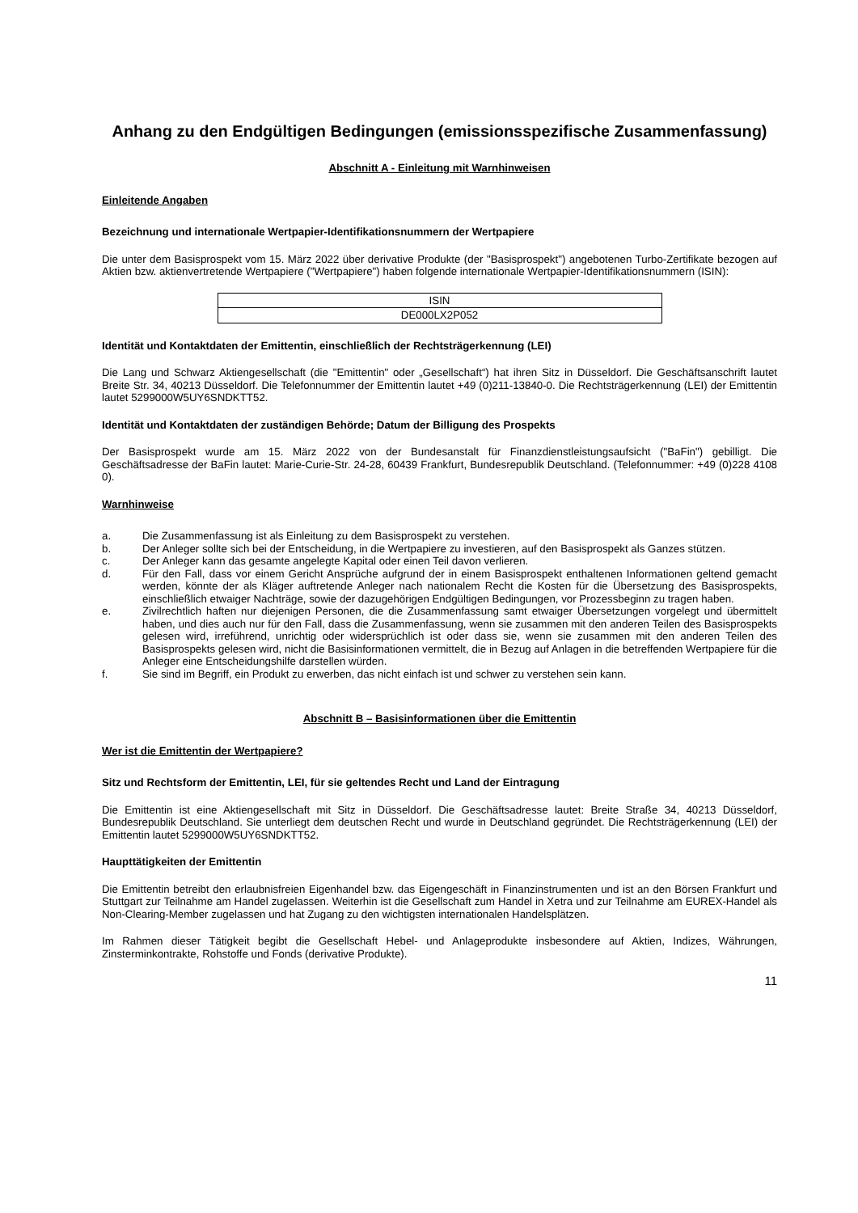Anhang zu den Endgültigen Bedingungen (emissionsspezifische Zusammenfassung)
Abschnitt A - Einleitung mit Warnhinweisen
Einleitende Angaben
Bezeichnung und internationale Wertpapier-Identifikationsnummern der Wertpapiere
Die unter dem Basisprospekt vom 15. März 2022 über derivative Produkte (der "Basisprospekt") angebotenen Turbo-Zertifikate bezogen auf Aktien bzw. aktienvertretende Wertpapiere ("Wertpapiere") haben folgende internationale Wertpapier-Identifikationsnummern (ISIN):
| ISIN |
| DE000LX2P052 |
Identität und Kontaktdaten der Emittentin, einschließlich der Rechtsträgerkennung (LEI)
Die Lang und Schwarz Aktiengesellschaft (die "Emittentin" oder „Gesellschaft“) hat ihren Sitz in Düsseldorf. Die Geschäftsanschrift lautet Breite Str. 34, 40213 Düsseldorf. Die Telefonnummer der Emittentin lautet +49 (0)211-13840-0. Die Rechtsträgerkennung (LEI) der Emittentin lautet 5299000W5UY6SNDKTT52.
Identität und Kontaktdaten der zuständigen Behörde; Datum der Billigung des Prospekts
Der Basisprospekt wurde am 15. März 2022 von der Bundesanstalt für Finanzdienstleistungsaufsicht ("BaFin") gebilligt. Die Geschäftsadresse der BaFin lautet: Marie-Curie-Str. 24-28, 60439 Frankfurt, Bundesrepublik Deutschland. (Telefonnummer: +49 (0)228 4108 0).
Warnhinweise
a. Die Zusammenfassung ist als Einleitung zu dem Basisprospekt zu verstehen.
b. Der Anleger sollte sich bei der Entscheidung, in die Wertpapiere zu investieren, auf den Basisprospekt als Ganzes stützen.
c. Der Anleger kann das gesamte angelegte Kapital oder einen Teil davon verlieren.
d. Für den Fall, dass vor einem Gericht Ansprüche aufgrund der in einem Basisprospekt enthaltenen Informationen geltend gemacht werden, könnte der als Kläger auftretende Anleger nach nationalem Recht die Kosten für die Übersetzung des Basisprospekts, einschließlich etwaiger Nachträge, sowie der dazugehörigen Endgültigen Bedingungen, vor Prozessbeginn zu tragen haben.
e. Zivilrechtlich haften nur diejenigen Personen, die die Zusammenfassung samt etwaiger Übersetzungen vorgelegt und übermittelt haben, und dies auch nur für den Fall, dass die Zusammenfassung, wenn sie zusammen mit den anderen Teilen des Basisprospekts gelesen wird, irreführend, unrichtig oder widersprüchlich ist oder dass sie, wenn sie zusammen mit den anderen Teilen des Basisprospekts gelesen wird, nicht die Basisinformationen vermittelt, die in Bezug auf Anlagen in die betreffenden Wertpapiere für die Anleger eine Entscheidungshilfe darstellen würden.
f. Sie sind im Begriff, ein Produkt zu erwerben, das nicht einfach ist und schwer zu verstehen sein kann.
Abschnitt B – Basisinformationen über die Emittentin
Wer ist die Emittentin der Wertpapiere?
Sitz und Rechtsform der Emittentin, LEI, für sie geltendes Recht und Land der Eintragung
Die Emittentin ist eine Aktiengesellschaft mit Sitz in Düsseldorf. Die Geschäftsadresse lautet: Breite Straße 34, 40213 Düsseldorf, Bundesrepublik Deutschland. Sie unterliegt dem deutschen Recht und wurde in Deutschland gegründet. Die Rechtsträgerkennung (LEI) der Emittentin lautet 5299000W5UY6SNDKTT52.
Haupttätigkeiten der Emittentin
Die Emittentin betreibt den erlaubnisfreien Eigenhandel bzw. das Eigengeschäft in Finanzinstrumenten und ist an den Börsen Frankfurt und Stuttgart zur Teilnahme am Handel zugelassen. Weiterhin ist die Gesellschaft zum Handel in Xetra und zur Teilnahme am EUREX-Handel als Non-Clearing-Member zugelassen und hat Zugang zu den wichtigsten internationalen Handelsplätzen.
Im Rahmen dieser Tätigkeit begibt die Gesellschaft Hebel- und Anlageprodukte insbesondere auf Aktien, Indizes, Währungen, Zinsterminkontrakte, Rohstoffe und Fonds (derivative Produkte).
11